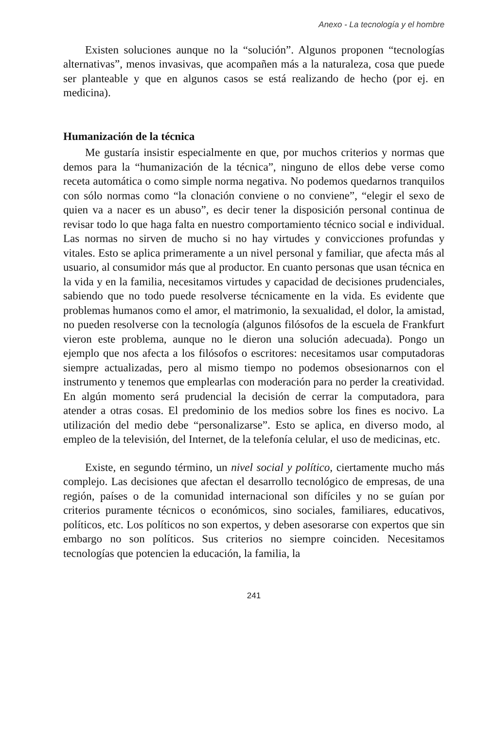Anexo - La tecnología y el hombre
Existen soluciones aunque no la “solución”. Algunos proponen “tecnologías alternativas”, menos invasivas, que acompañen más a la naturaleza, cosa que puede ser planteable y que en algunos casos se está realizando de hecho (por ej. en medicina).
Humanización de la técnica
Me gustaría insistir especialmente en que, por muchos criterios y normas que demos para la “humanización de la técnica”, ninguno de ellos debe verse como receta automática o como simple norma negativa. No podemos quedarnos tranquilos con sólo normas como “la clonación conviene o no conviene”, “elegir el sexo de quien va a nacer es un abuso”, es decir tener la disposición personal continua de revisar todo lo que haga falta en nuestro comportamiento técnico social e individual. Las normas no sirven de mucho si no hay virtudes y convicciones profundas y vitales. Esto se aplica primeramente a un nivel personal y familiar, que afecta más al usuario, al consumidor más que al productor. En cuanto personas que usan técnica en la vida y en la familia, necesitamos virtudes y capacidad de decisiones prudenciales, sabiendo que no todo puede resolverse técnicamente en la vida. Es evidente que problemas humanos como el amor, el matrimonio, la sexualidad, el dolor, la amistad, no pueden resolverse con la tecnología (algunos filósofos de la escuela de Frankfurt vieron este problema, aunque no le dieron una solución adecuada). Pongo un ejemplo que nos afecta a los filósofos o escritores: necesitamos usar computadoras siempre actualizadas, pero al mismo tiempo no podemos obsesionarnos con el instrumento y tenemos que emplearlas con moderación para no perder la creatividad. En algún momento será prudencial la decisión de cerrar la computadora, para atender a otras cosas. El predominio de los medios sobre los fines es nocivo. La utilización del medio debe “personalizarse”. Esto se aplica, en diverso modo, al empleo de la televisión, del Internet, de la telefonía celular, el uso de medicinas, etc.
Existe, en segundo término, un nivel social y político, ciertamente mucho más complejo. Las decisiones que afectan el desarrollo tecnológico de empresas, de una región, países o de la comunidad internacional son difíciles y no se guían por criterios puramente técnicos o económicos, sino sociales, familiares, educativos, políticos, etc. Los políticos no son expertos, y deben asesorarse con expertos que sin embargo no son políticos. Sus criterios no siempre coinciden. Necesitamos tecnologías que potencien la educación, la familia, la
241